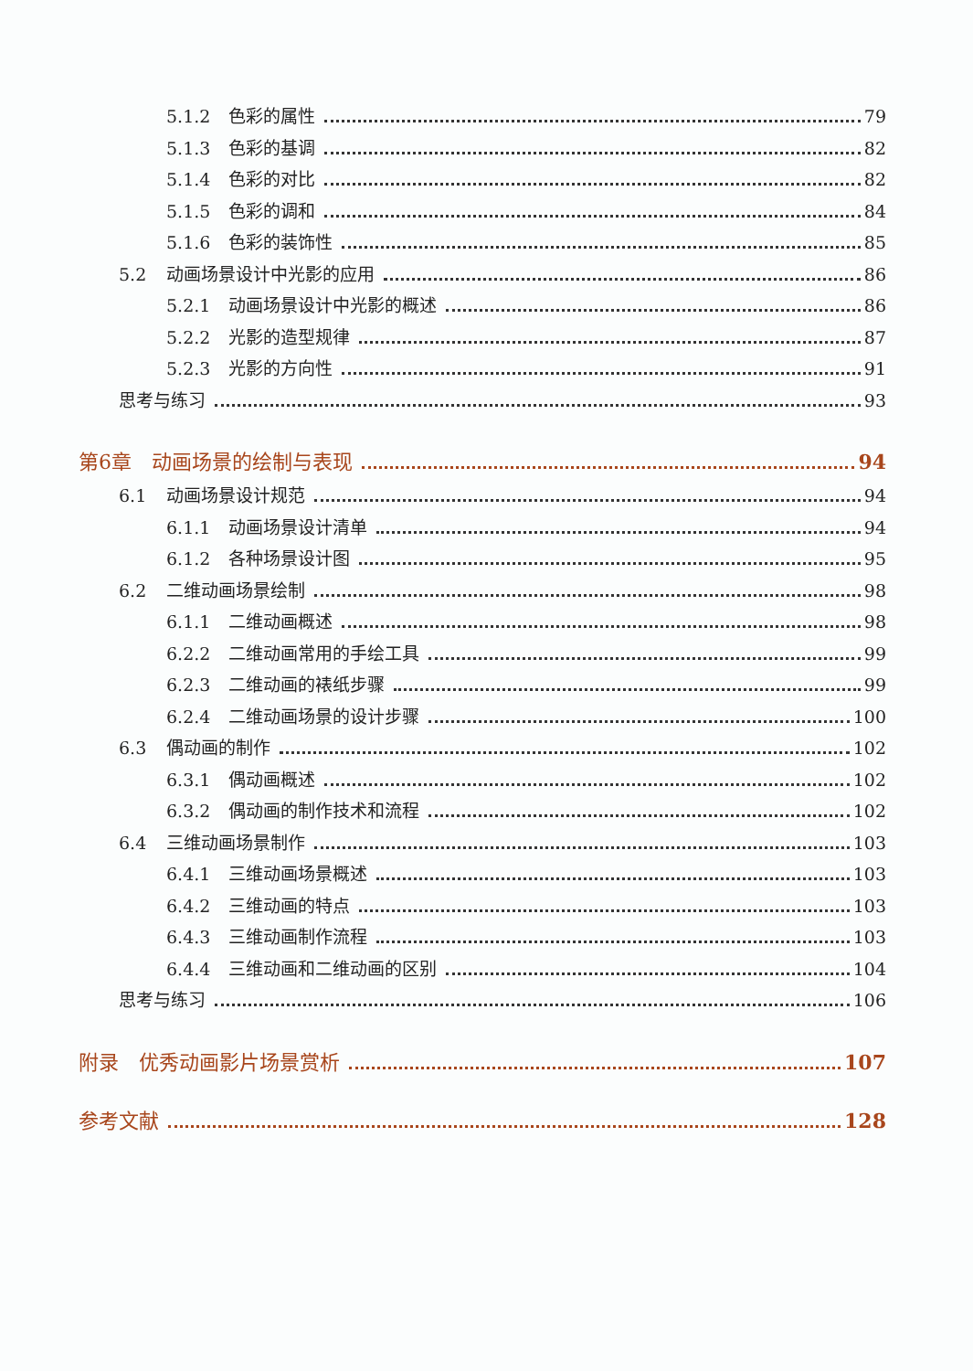5.1.2 色彩的属性 79
5.1.3 色彩的基调 82
5.1.4 色彩的对比 82
5.1.5 色彩的调和 84
5.1.6 色彩的装饰性 85
5.2 动画场景设计中光影的应用 86
5.2.1 动画场景设计中光影的概述 86
5.2.2 光影的造型规律 87
5.2.3 光影的方向性 91
思考与练习 93
第6章　动画场景的绘制与表现 94
6.1 动画场景设计规范 94
6.1.1 动画场景设计清单 94
6.1.2 各种场景设计图 95
6.2 二维动画场景绘制 98
6.1.1 二维动画概述 98
6.2.2 二维动画常用的手绘工具 99
6.2.3 二维动画的裱纸步骤 99
6.2.4 二维动画场景的设计步骤 100
6.3 偶动画的制作 102
6.3.1 偶动画概述 102
6.3.2 偶动画的制作技术和流程 102
6.4 三维动画场景制作 103
6.4.1 三维动画场景概述 103
6.4.2 三维动画的特点 103
6.4.3 三维动画制作流程 103
6.4.4 三维动画和二维动画的区别 104
思考与练习 106
附录　优秀动画影片场景赏析 107
参考文献 128